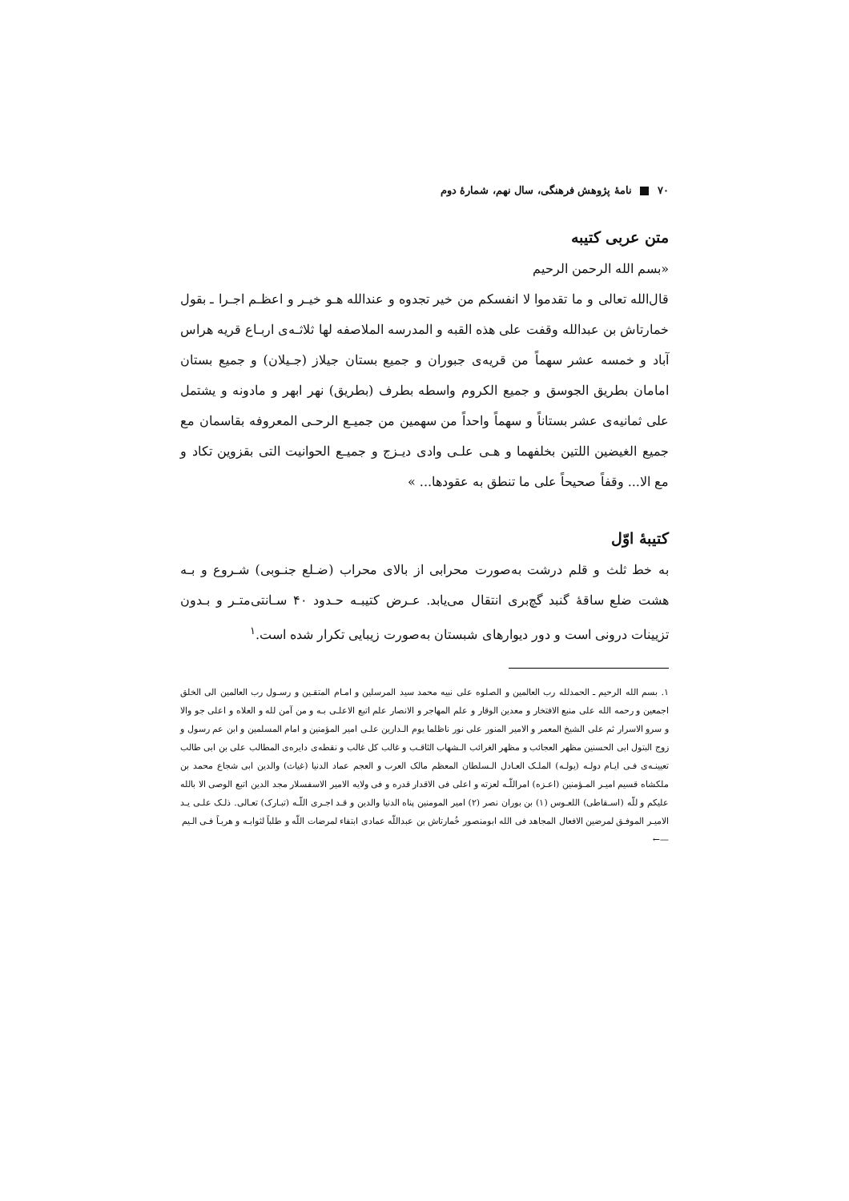۷۰ نامهٔ پژوهش فرهنگی، سال نهم، شمارهٔ دوم
متن عربی کتیبه
«بسم الله الرحمن الرحیم
قال‌الله تعالی و ما تقدموا لا انفسکم من خیر تجدوه و عندالله هـو خیـر و اعظـم اجـرا ـ بقول خمارتاش بن عبدالله وقفت علی هذه القبه و المدرسه الملاصفه لها ثلاثـه‌ی اربـاع قریه هراس آباد و خمسه عشر سهماً من قریه‌ی جبوران و جمیع بستان جیلاز (جـیلان) و جمیع بستان امامان بطریق الجوسق و جمیع الکروم واسطه بطرف (بطریق) نهر ابهر و مادونه و یشتمل علی ثمانیه‌ی عشر بستاناً و سهماً واحداً من سهمین من جمیـع الرحـی المعروفه بقاسمان مع جمیع الغیضین اللتین بخلفهما و هـی علـی وادی دیـزج و جمیـع الحوانیت التی بقزوین تکاد و مع الا... وقفاً صحیحاً علی ما تنطق به عقودها... »
کتیبهٔ اوّل
به خط ثلث و قلم درشت به‌صورت محرابی از بالای محراب (ضـلع جنـوبی) شـروع و بـه هشت ضلع ساقهٔ گنبد گچ‌بری انتقال می‌یابد. عـرض کتیبـه حـدود ۴۰ سـانتی‌متـر و بـدون تزیینات درونی است و دور دیوارهای شبستان به‌صورت زیبایی تکرار شده است.<sup>۱</sup>
۱. بسم الله الرحیم ـ الحمدلله رب العالمین و الصلوه علی نبیه محمد سید المرسلین و امـام المتقـین و رسـول رب العالمین الی الخلق اجمعین و رحمه الله علی منبع الافتخار و معدین الوقار و علم المهاجر و الانصار علم اتبع الاعلـی بـه و من آمن لله و العلاه و اعلی جو والا و سرو الاسرار ثم علی الشیخ المعمر و الامیر المنور علی نور ناظلما یوم الـدارین علـی امیر المؤمنین و امام المسلمین و ابن عم رسول و زوج البتول ابی الحسنین مظهر العجائب و مظهر الغرائب الـشهاب الثاقـب و غالب کل غالب و نقطه‌ی دایره‌ی المطالب علی بن ابی طالب تعیینـه‌ی فـی ایـام دولـه (یولـه) الملـک العـادل الـسلطان المعظم مالک العرب و العجم عماد الدنیا (غیاث) والدین ابی شجاع محمد بن ملکشاه قسیم امیـر المـؤمنین (اعـزه) امراللّـه لعزته و اعلی فی الاقدار قدره و فی ولایه الامیر الاسفسلار مجد الدین اتبع الوصی الا بالله علیکم و للّه (اسـقاطی) اللعـوس (۱) بن بوران نصر (۲) امیر المومنین پناه الدنیا والدین و قـد اجـری اللّـه (تبـارک) تعـالی. ذلـک علـی یـد الامیـر الموفـق لمرضین الافعال المجاهد فی الله ابومنصور خُمارتاش بن عبداللّه عمادی ابتفاء لمرضات اللّه و طلباً لثوابـه و هربـاً فـی الـیم
←—